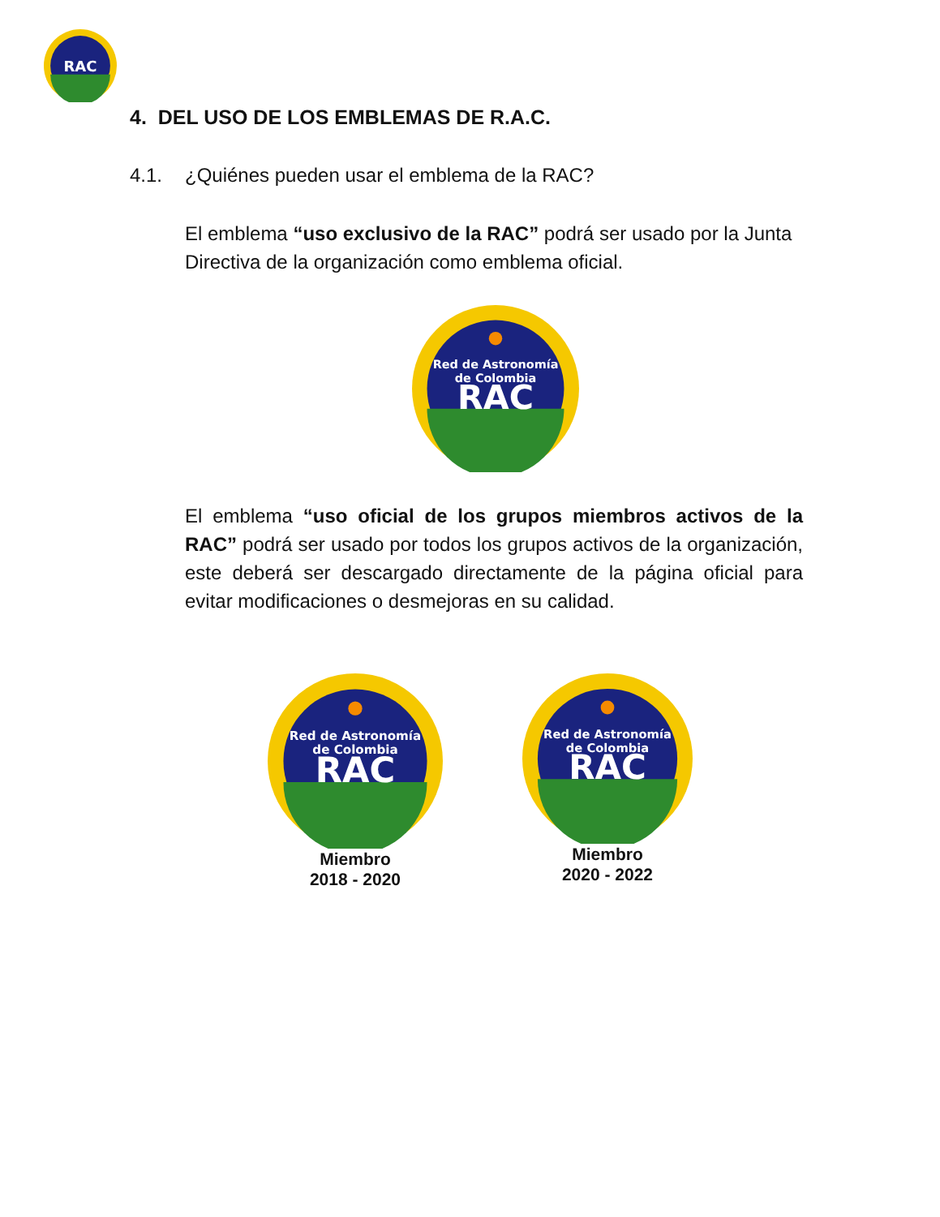RAC
4. DEL USO DE LOS EMBLEMAS DE R.A.C.
4.1. ¿Quiénes pueden usar el emblema de la RAC?
El emblema “uso exclusivo de la RAC” podrá ser usado por la Junta Directiva de la organización como emblema oficial.
Red de Astronomía
de Colombia
RAC
El emblema “uso oficial de los grupos miembros activos de la RAC” podrá ser usado por todos los grupos activos de la organización, este deberá ser descargado directamente de la página oficial para evitar modificaciones o desmejoras en su calidad.
Red de Astronomía
de Colombia
RAC
Miembro
2018 - 2020
Red de Astronomía
de Colombia
RAC
Miembro
2020 - 2022